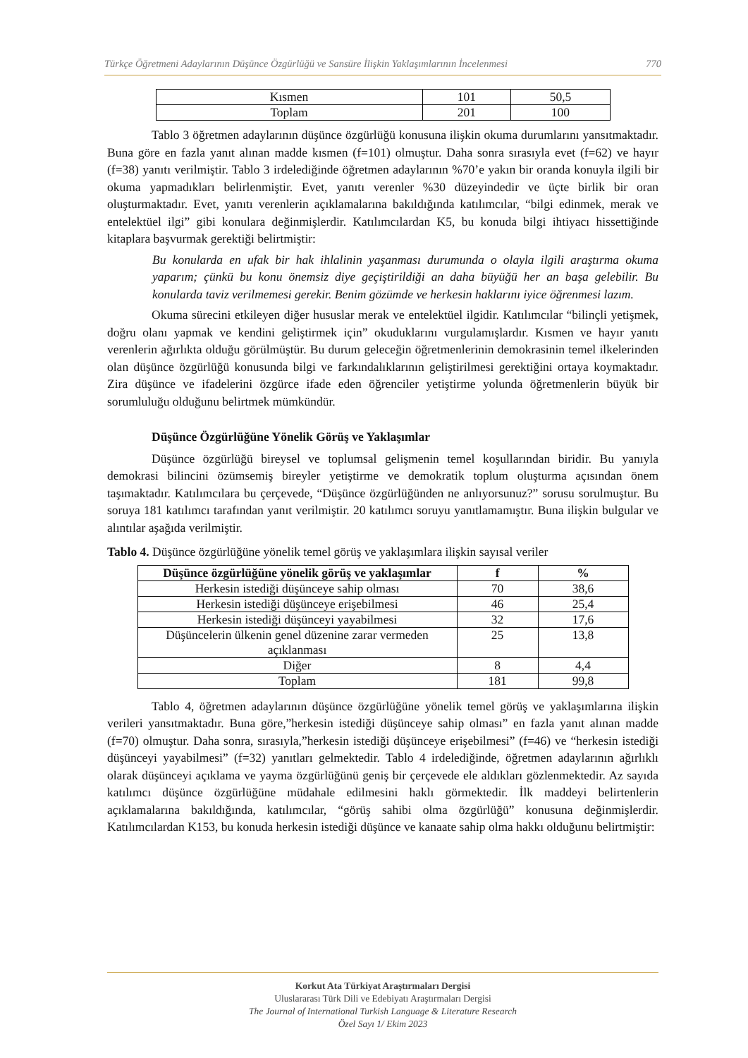Türkçe Öğretmeni Adaylarının Düşünce Özgürlüğü ve Sansüre İlişkin Yaklaşımlarının İncelenmesi 770
| Kısmen | 101 | 50,5 |
| Toplam | 201 | 100 |
Tablo 3 öğretmen adaylarının düşünce özgürlüğü konusuna ilişkin okuma durumlarını yansıtmaktadır. Buna göre en fazla yanıt alınan madde kısmen (f=101) olmuştur. Daha sonra sırasıyla evet (f=62) ve hayır (f=38) yanıtı verilmiştir. Tablo 3 irdelediğinde öğretmen adaylarının %70’e yakın bir oranda konuyla ilgili bir okuma yapmadıkları belirlenmiştir. Evet, yanıtı verenler %30 düzeyindedir ve üçte birlik bir oran oluşturmaktadır. Evet, yanıtı verenlerin açıklamalarına bakıldığında katılımcılar, “bilgi edinmek, merak ve entelektüel ilgi” gibi konulara değinmişlerdir. Katılımcılardan K5, bu konuda bilgi ihtiyacı hissettiğinde kitaplara başvurmak gerektiği belirtmiştir:
Bu konularda en ufak bir hak ihlalinin yaşanması durumunda o olayla ilgili araştırma okuma yaparım; çünkü bu konu önemsiz diye geçiştirildiği an daha büyüğü her an başa gelebilir. Bu konularda taviz verilmemesi gerekir. Benim gözümde ve herkesin haklarını iyice öğrenmesi lazım.
Okuma sürecini etkileyen diğer hususlar merak ve entelektüel ilgidir. Katılımcılar “bilinçli yetişmek, doğru olanı yapmak ve kendini geliştirmek için” okuduklarını vurgulamışlardır. Kısmen ve hayır yanıtı verenlerin ağırlıkta olduğu görülmüştür. Bu durum geleceğin öğretmenlerinin demokrasinin temel ilkelerinden olan düşünce özgürlüğü konusunda bilgi ve farkındalıklarının geliştirilmesi gerektiğini ortaya koymaktadır. Zira düşünce ve ifadelerini özgürce ifade eden öğrenciler yetiştirme yolunda öğretmenlerin büyük bir sorumluluğu olduğunu belirtmek mümkündür.
Düşünce Özgürlüğüne Yönelik Görüş ve Yaklaşımlar
Düşünce özgürlüğü bireysel ve toplumsal gelişmenin temel koşullarından biridir. Bu yanıyla demokrasi bilincini özümsemiş bireyler yetiştirme ve demokratik toplum oluşturma açısından önem taşımaktadır. Katılımcılara bu çerçevede, “Düşünce özgürlüğünden ne anlıyorsunuz?” sorusu sorulmuştur. Bu soruya 181 katılımcı tarafından yanıt verilmiştir. 20 katılımcı soruyu yanıtlamamıştır. Buna ilişkin bulgular ve alıntılar aşağıda verilmiştir.
Tablo 4. Düşünce özgürlüğüne yönelik temel görüş ve yaklaşımlara ilişkin sayısal veriler
| Düşünce özgürlüğüne yönelik görüş ve yaklaşımlar | f | % |
| --- | --- | --- |
| Herkesin istediği düşünceye sahip olması | 70 | 38,6 |
| Herkesin istediği düşünceye erişebilmesi | 46 | 25,4 |
| Herkesin istediği düşünceyi yayabilmesi | 32 | 17,6 |
| Düşüncelerin ülkenin genel düzenine zarar vermeden açıklanması | 25 | 13,8 |
| Diğer | 8 | 4,4 |
| Toplam | 181 | 99,8 |
Tablo 4, öğretmen adaylarının düşünce özgürlüğüne yönelik temel görüş ve yaklaşımlarına ilişkin verileri yansıtmaktadır. Buna göre,”herkesin istediği düşünceye sahip olması” en fazla yanıt alınan madde (f=70) olmuştur. Daha sonra, sırasıyla,”herkesin istediği düşünceye erişebilmesi” (f=46) ve “herkesin istediği düşünceyi yayabilmesi” (f=32) yanıtları gelmektedir. Tablo 4 irdelediğinde, öğretmen adaylarının ağırlıklı olarak düşünceyi açıklama ve yayma özgürlüğünü geniş bir çerçevede ele aldıkları gözlenmektedir. Az sayıda katılımcı düşünce özgürlüğüne müdahale edilmesini haklı görmektedir. İlk maddeyi belirtenlerin açıklamalarına bakıldığında, katılımcılar, “görüş sahibi olma özgürlüğü” konusuna değinmişlerdir. Katılımcılardan K153, bu konuda herkesin istediği düşünce ve kanaate sahip olma hakkı olduğunu belirtmiştir:
Korkut Ata Türkiyat Araştırmaları Dergisi
Uluslararası Türk Dili ve Edebiyatı Araştırmaları Dergisi
The Journal of International Turkish Language & Literature Research
Özel Sayı 1/ Ekim 2023